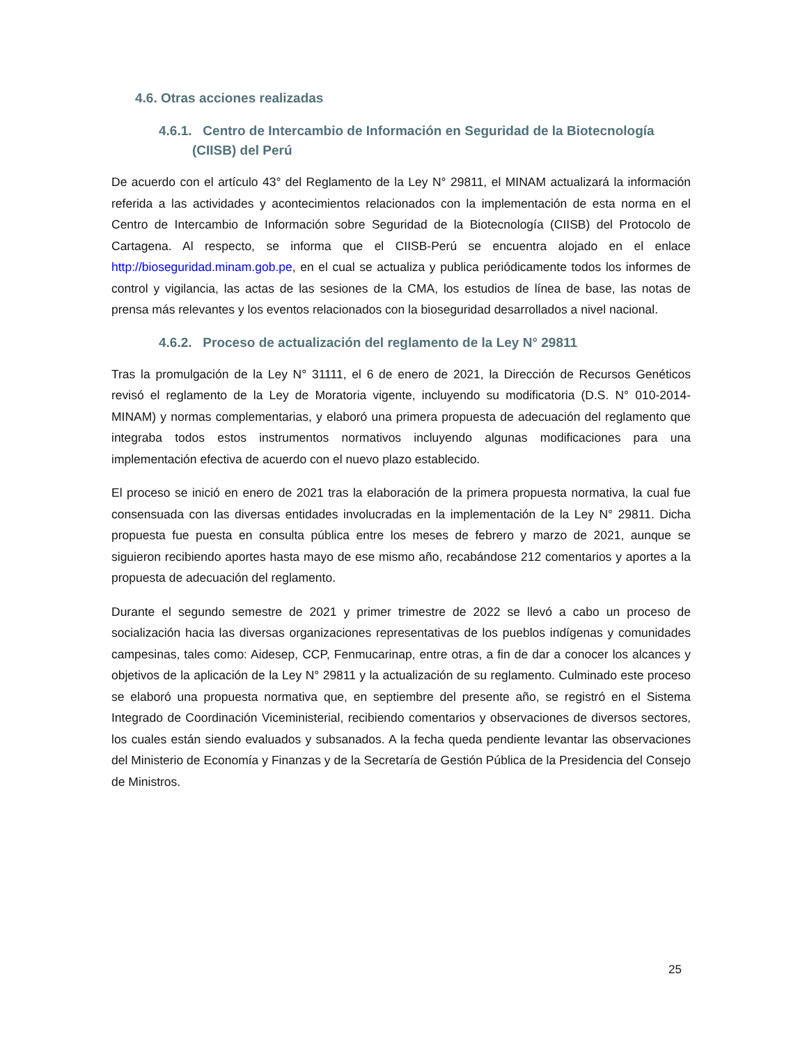4.6. Otras acciones realizadas
4.6.1. Centro de Intercambio de Información en Seguridad de la Biotecnología (CIISB) del Perú
De acuerdo con el artículo 43° del Reglamento de la Ley N° 29811, el MINAM actualizará la información referida a las actividades y acontecimientos relacionados con la implementación de esta norma en el Centro de Intercambio de Información sobre Seguridad de la Biotecnología (CIISB) del Protocolo de Cartagena. Al respecto, se informa que el CIISB-Perú se encuentra alojado en el enlace http://bioseguridad.minam.gob.pe, en el cual se actualiza y publica periódicamente todos los informes de control y vigilancia, las actas de las sesiones de la CMA, los estudios de línea de base, las notas de prensa más relevantes y los eventos relacionados con la bioseguridad desarrollados a nivel nacional.
4.6.2. Proceso de actualización del reglamento de la Ley N° 29811
Tras la promulgación de la Ley N° 31111, el 6 de enero de 2021, la Dirección de Recursos Genéticos revisó el reglamento de la Ley de Moratoria vigente, incluyendo su modificatoria (D.S. N° 010-2014-MINAM) y normas complementarias, y elaboró una primera propuesta de adecuación del reglamento que integraba todos estos instrumentos normativos incluyendo algunas modificaciones para una implementación efectiva de acuerdo con el nuevo plazo establecido.
El proceso se inició en enero de 2021 tras la elaboración de la primera propuesta normativa, la cual fue consensuada con las diversas entidades involucradas en la implementación de la Ley N° 29811. Dicha propuesta fue puesta en consulta pública entre los meses de febrero y marzo de 2021, aunque se siguieron recibiendo aportes hasta mayo de ese mismo año, recabándose 212 comentarios y aportes a la propuesta de adecuación del reglamento.
Durante el segundo semestre de 2021 y primer trimestre de 2022 se llevó a cabo un proceso de socialización hacia las diversas organizaciones representativas de los pueblos indígenas y comunidades campesinas, tales como: Aidesep, CCP, Fenmucarinap, entre otras, a fin de dar a conocer los alcances y objetivos de la aplicación de la Ley N° 29811 y la actualización de su reglamento. Culminado este proceso se elaboró una propuesta normativa que, en septiembre del presente año, se registró en el Sistema Integrado de Coordinación Viceministerial, recibiendo comentarios y observaciones de diversos sectores, los cuales están siendo evaluados y subsanados. A la fecha queda pendiente levantar las observaciones del Ministerio de Economía y Finanzas y de la Secretaría de Gestión Pública de la Presidencia del Consejo de Ministros.
25